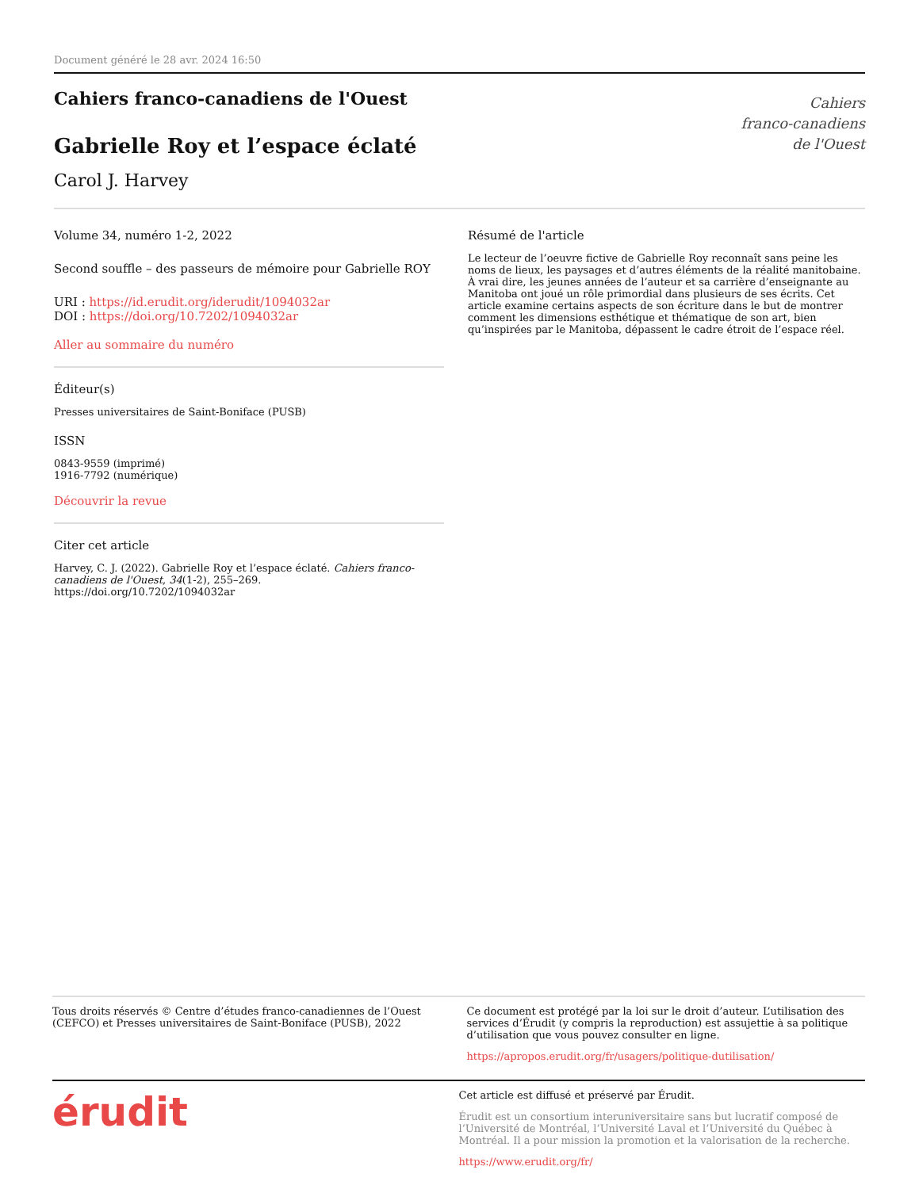Document généré le 28 avr. 2024 16:50
Cahiers franco-canadiens de l'Ouest
Gabrielle Roy et l’espace éclaté
Carol J. Harvey
Cahiers
franco-canadiens
de l'Ouest
Volume 34, numéro 1-2, 2022
Second souffle – des passeurs de mémoire pour Gabrielle ROY
URI : https://id.erudit.org/iderudit/1094032ar
DOI : https://doi.org/10.7202/1094032ar
Aller au sommaire du numéro
Éditeur(s)
Presses universitaires de Saint-Boniface (PUSB)
ISSN
0843-9559 (imprimé)
1916-7792 (numérique)
Découvrir la revue
Citer cet article
Harvey, C. J. (2022). Gabrielle Roy et l’espace éclaté. Cahiers franco-canadiens de l'Ouest, 34(1-2), 255–269. https://doi.org/10.7202/1094032ar
Résumé de l'article
Le lecteur de l’oeuvre fictive de Gabrielle Roy reconnaît sans peine les noms de lieux, les paysages et d’autres éléments de la réalité manitobaine. À vrai dire, les jeunes années de l’auteur et sa carrière d’enseignante au Manitoba ont joué un rôle primordial dans plusieurs de ses écrits. Cet article examine certains aspects de son écriture dans le but de montrer comment les dimensions esthétique et thématique de son art, bien qu’inspirées par le Manitoba, dépassent le cadre étroit de l’espace réel.
Tous droits réservés © Centre d’études franco-canadiennes de l’Ouest (CEFCO) et Presses universitaires de Saint-Boniface (PUSB), 2022
Ce document est protégé par la loi sur le droit d’auteur. L’utilisation des services d’Érudit (y compris la reproduction) est assujettie à sa politique d’utilisation que vous pouvez consulter en ligne.
https://apropos.erudit.org/fr/usagers/politique-dutilisation/
érudit
Cet article est diffusé et préservé par Érudit.
Érudit est un consortium interuniversitaire sans but lucratif composé de l’Université de Montréal, l’Université Laval et l’Université du Québec à Montréal. Il a pour mission la promotion et la valorisation de la recherche.
https://www.erudit.org/fr/